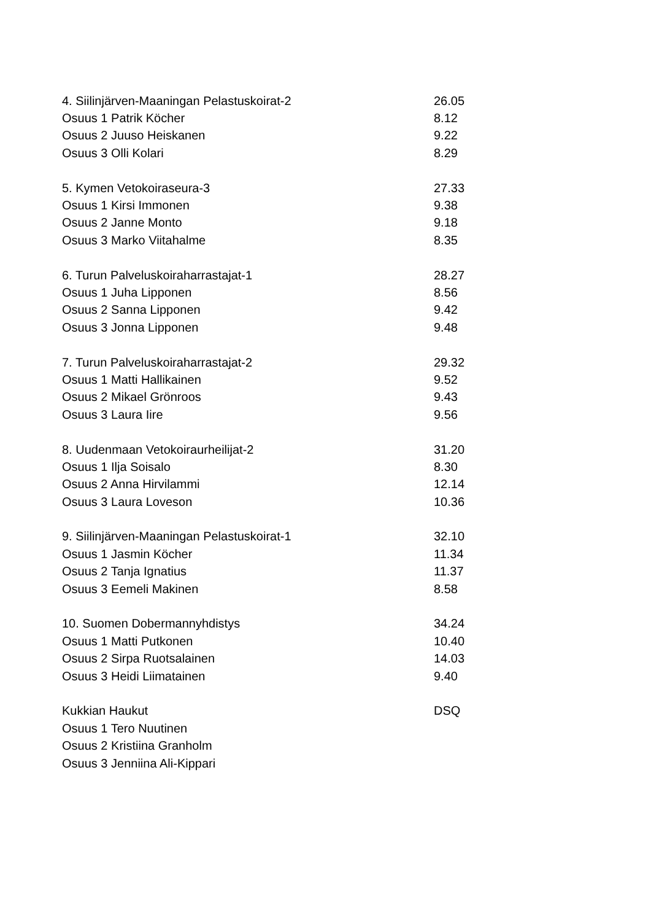| 4. Siilinjärven-Maaningan Pelastuskoirat-2 | 26.05 |
| Osuus 1 Patrik Köcher | 8.12 |
| Osuus 2 Juuso Heiskanen | 9.22 |
| Osuus 3 Olli Kolari | 8.29 |
| 5. Kymen Vetokoiraseura-3 | 27.33 |
| Osuus 1 Kirsi Immonen | 9.38 |
| Osuus 2 Janne Monto | 9.18 |
| Osuus 3 Marko Viitahalme | 8.35 |
| 6. Turun Palveluskoiraharrastajat-1 | 28.27 |
| Osuus 1 Juha Lipponen | 8.56 |
| Osuus 2 Sanna Lipponen | 9.42 |
| Osuus 3 Jonna Lipponen | 9.48 |
| 7. Turun Palveluskoiraharrastajat-2 | 29.32 |
| Osuus 1 Matti Hallikainen | 9.52 |
| Osuus 2 Mikael Grönroos | 9.43 |
| Osuus 3 Laura Iire | 9.56 |
| 8. Uudenmaan Vetokoiraurheilijat-2 | 31.20 |
| Osuus 1 Ilja Soisalo | 8.30 |
| Osuus 2 Anna Hirvilammi | 12.14 |
| Osuus 3 Laura Loveson | 10.36 |
| 9. Siilinjärven-Maaningan Pelastuskoirat-1 | 32.10 |
| Osuus 1 Jasmin Köcher | 11.34 |
| Osuus 2 Tanja Ignatius | 11.37 |
| Osuus 3 Eemeli Makinen | 8.58 |
| 10. Suomen Dobermannyhdistys | 34.24 |
| Osuus 1 Matti Putkonen | 10.40 |
| Osuus 2 Sirpa Ruotsalainen | 14.03 |
| Osuus 3 Heidi Liimatainen | 9.40 |
| Kukkian Haukut | DSQ |
| Osuus 1 Tero Nuutinen | |
| Osuus 2 Kristiina Granholm | |
| Osuus 3 Jenniina Ali-Kippari | |